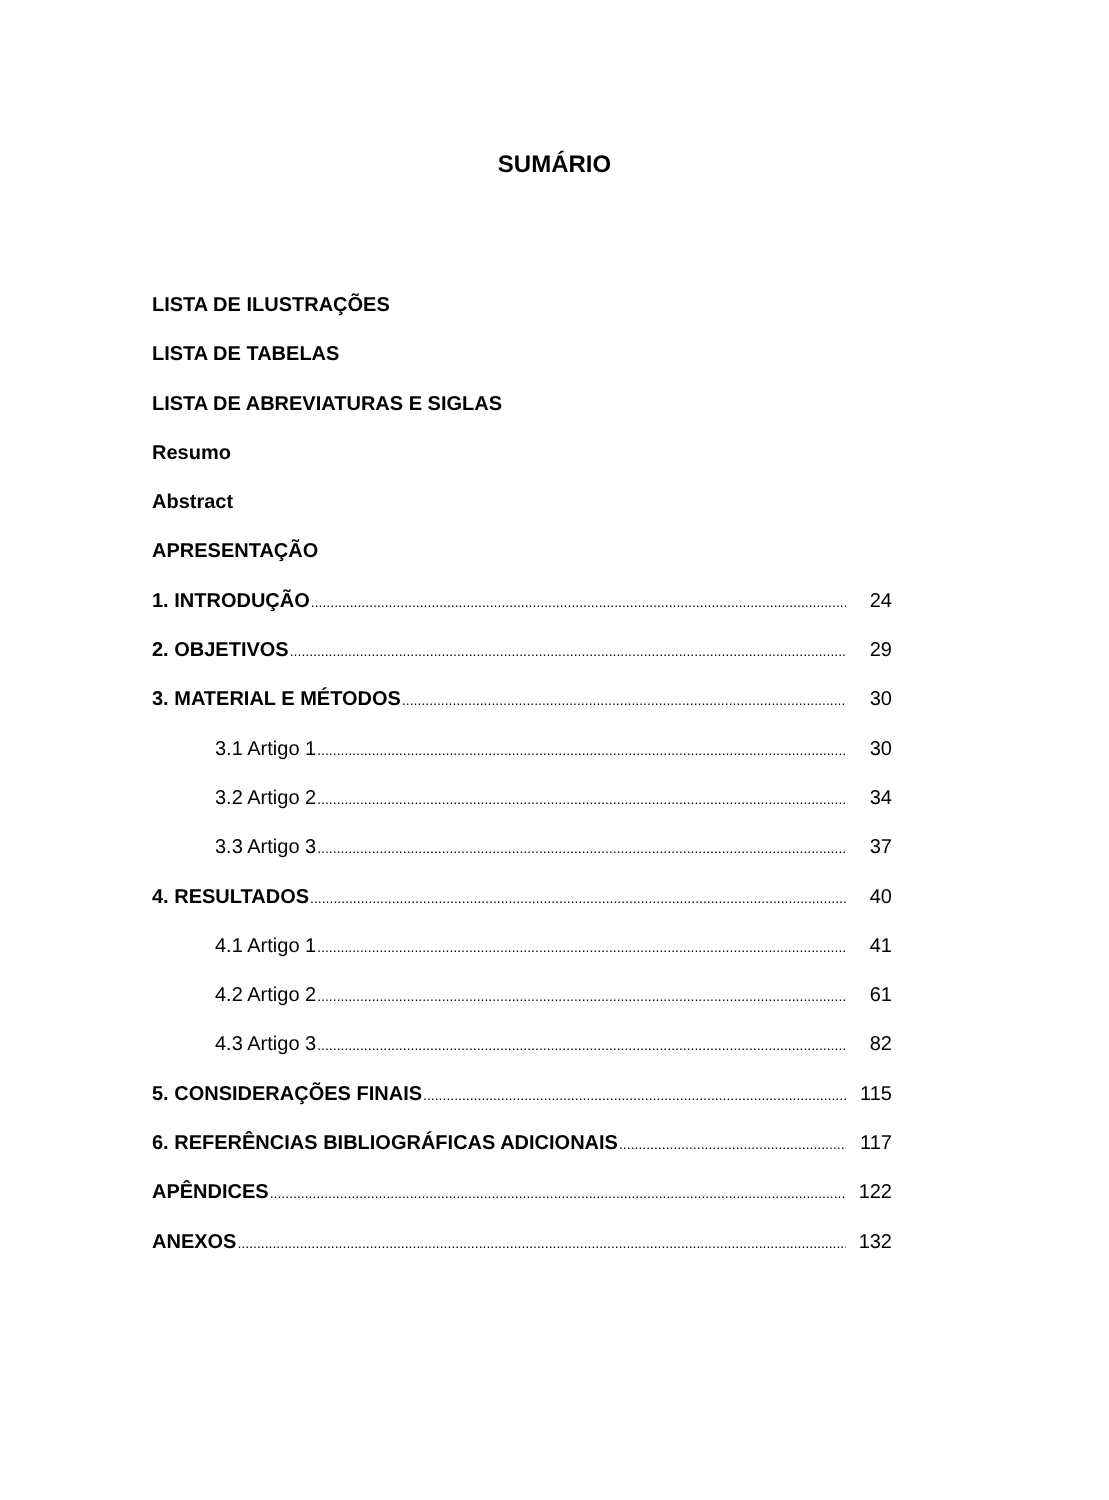SUMÁRIO
LISTA DE ILUSTRAÇÕES
LISTA DE TABELAS
LISTA DE ABREVIATURAS E SIGLAS
Resumo
Abstract
APRESENTAÇÃO
1. INTRODUÇÃO 24
2. OBJETIVOS 29
3. MATERIAL E MÉTODOS 30
3.1 Artigo 1 30
3.2 Artigo 2 34
3.3 Artigo 3 37
4. RESULTADOS 40
4.1 Artigo 1 41
4.2 Artigo 2 61
4.3 Artigo 3 82
5. CONSIDERAÇÕES FINAIS 115
6. REFERÊNCIAS BIBLIOGRÁFICAS ADICIONAIS 117
APÊNDICES 122
ANEXOS 132